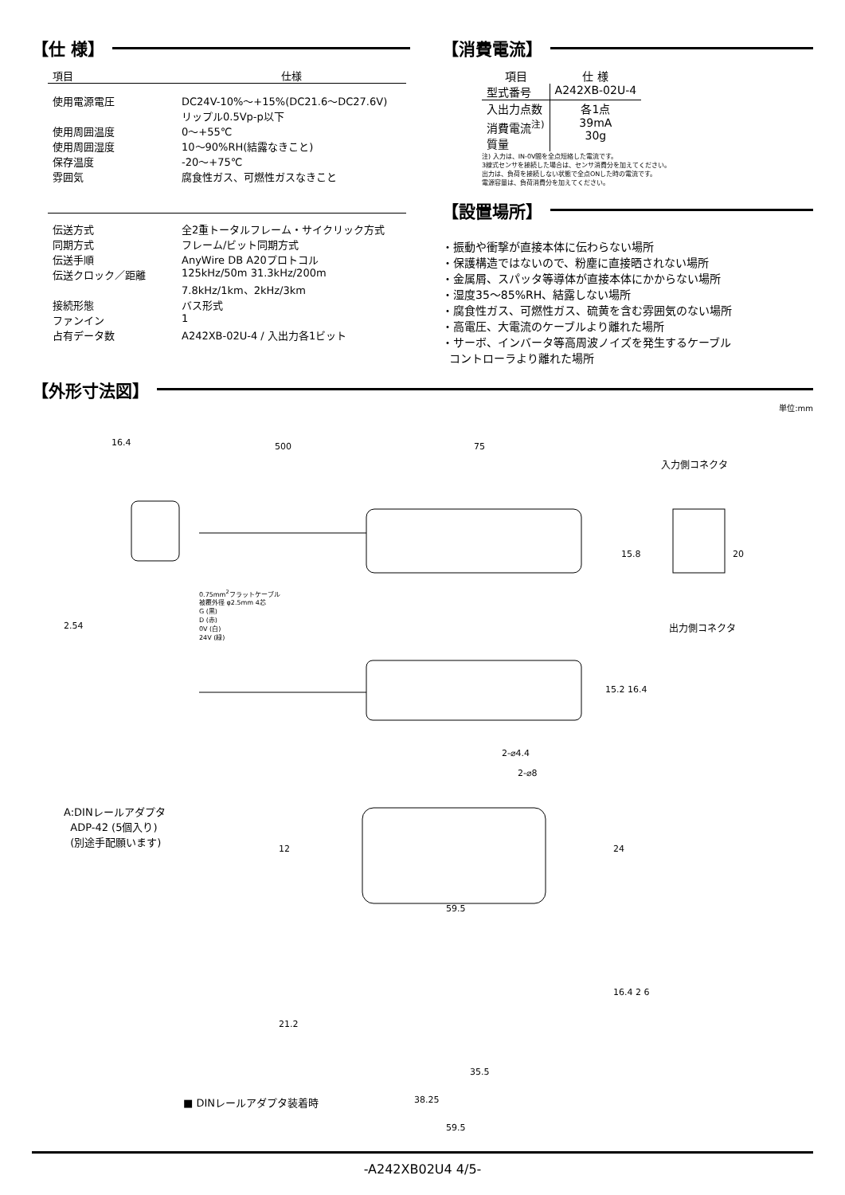【仕 様】
| 項目 | 仕様 |
| --- | --- |
| 使用電源電圧 | DC24V-10%～+15%(DC21.6～DC27.6V) リップル0.5Vp-p以下 |
| 使用周囲温度 | 0～+55℃ |
| 使用周囲湿度 | 10～90%RH(結露なきこと) |
| 保存温度 | -20～+75℃ |
| 雰囲気 | 腐食性ガス、可燃性ガスなきこと |
| 伝送方式 | 全2重トータルフレーム・サイクリック方式 |
| 同期方式 | フレーム/ビット同期方式 |
| 伝送手順 | AnyWire DB A20プロトコル |
| 伝送クロック／距離 | 125kHz/50m 31.3kHz/200m 7.8kHz/1km、2kHz/3km |
| 接続形態 | バス形式 |
| ファンイン | 1 |
| 占有データ数 | A242XB-02U-4 / 入出力各1ビット |
【消費電流】
| 項目 | 仕 様 |
| --- | --- |
| 型式番号 | A242XB-02U-4 |
| 入出力点数 消費電流<sup>注)</sup> 質量 | 各1点 39mA 30g |
注) 入力は、IN-0V間を全点短絡した電流です。
3線式センサを接続した場合は、センサ消費分を加えてください。
出力は、負荷を接続しない状態で全点ONした時の電流です。
電源容量は、負荷消費分を加えてください。
【設置場所】
・振動や衝撃が直接本体に伝わらない場所
・保護構造ではないので、粉塵に直接晒されない場所
・金属屑、スパッタ等導体が直接本体にかからない場所
・湿度35～85%RH、結露しない場所
・腐食性ガス、可燃性ガス、硫黄を含む雰囲気のない場所
・高電圧、大電流のケーブルより離れた場所
・サーボ、インバータ等高周波ノイズを発生するケーブル
コントローラより離れた場所
【外形寸法図】
単位:mm
16.4 500 75
入力側コネクタ
出力側コネクタ
0.75mm<sup>2</sup>フラットケーブル
被覆外径 φ2.5mm 4芯
G (黒)
D (赤)
0V (白)
24V (緑)
2.54
15.8 20
15.2 16.4
2-⌀4.4
2-⌀8
A:DINレールアダプタ
ADP-42 (5個入り)
(別途手配願います)
12 24
59.5
21.2
16.4 2 6
35.5
38.25
59.5
■ DINレールアダプタ装着時
-A242XB02U4 4/5-